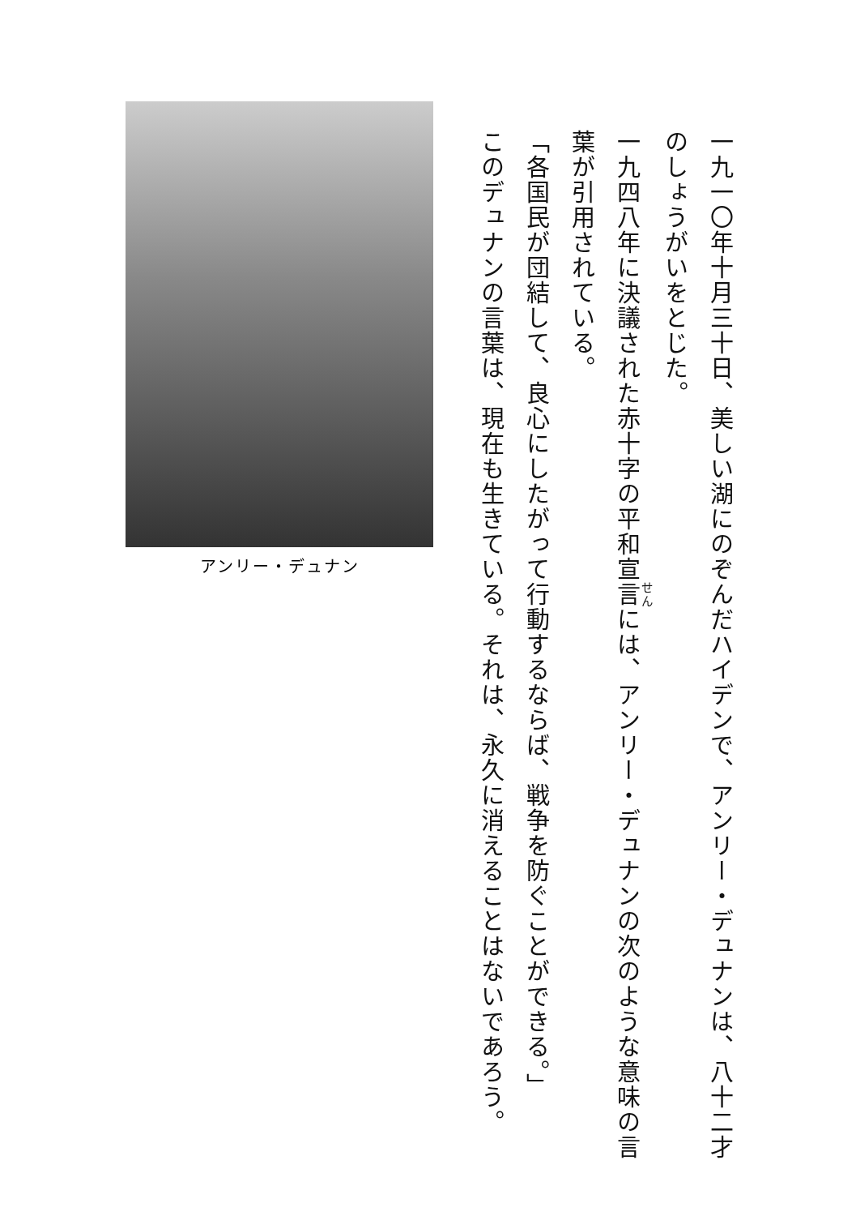一九一〇年十月三十日、美しい湖にのぞんだハイデンで、アンリー・デュナンは、八十二才のしょうがいをとじた。
一九四八年に決議された赤十字の平和宣言には、アンリー・デュナンの次のような意味の言葉が引用されている。
「各国民が団結して、良心にしたがって行動するならば、戦争を防ぐことができる。」
このデュナンの言葉は、現在も生きている。それは、永久に消えることはないであろう。
アンリー・デュナン